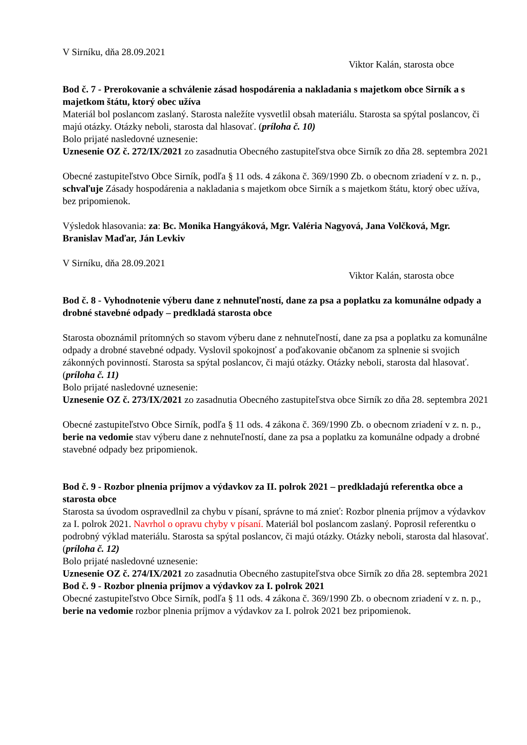V Sirníku, dňa 28.09.2021
Viktor Kalán, starosta obce
Bod č. 7 - Prerokovanie a schválenie zásad hospodárenia a nakladania s majetkom obce Sirník a s majetkom štátu, ktorý obec užíva
Materiál bol poslancom zaslaný. Starosta naležíte vysvetlil obsah materiálu. Starosta sa spýtal poslancov, či majú otázky. Otázky neboli, starosta dal hlasovať. (príloha č. 10)
Bolo prijaté nasledovné uznesenie:
Uznesenie OZ č. 272/IX/2021 zo zasadnutia Obecného zastupiteľstva obce Sirník zo dňa 28. septembra 2021
Obecné zastupiteľstvo Obce Sirník, podľa § 11 ods. 4 zákona č. 369/1990 Zb. o obecnom zriadení v z. n. p., schvaľuje Zásady hospodárenia a nakladania s majetkom obce Sirník a s majetkom štátu, ktorý obec užíva, bez pripomienok.
Výsledok hlasovania: za: Bc. Monika Hangyáková, Mgr. Valéria Nagyová, Jana Volčková, Mgr. Branislav Maďar, Ján Levkiv
V Sirníku, dňa 28.09.2021
Viktor Kalán, starosta obce
Bod č. 8 - Vyhodnotenie výberu dane z nehnuteľností, dane za psa a poplatku za komunálne odpady a drobné stavebné odpady – predkladá starosta obce
Starosta oboznámil prítomných so stavom výberu dane z nehnuteľností, dane za psa a poplatku za komunálne odpady a drobné stavebné odpady. Vyslovil spokojnosť a poďakovanie občanom za splnenie si svojich zákonných povinností. Starosta sa spýtal poslancov, či majú otázky. Otázky neboli, starosta dal hlasovať. (príloha č. 11)
Bolo prijaté nasledovné uznesenie:
Uznesenie OZ č. 273/IX/2021 zo zasadnutia Obecného zastupiteľstva obce Sirník zo dňa 28. septembra 2021
Obecné zastupiteľstvo Obce Sirník, podľa § 11 ods. 4 zákona č. 369/1990 Zb. o obecnom zriadení v z. n. p., berie na vedomie stav výberu dane z nehnuteľností, dane za psa a poplatku za komunálne odpady a drobné stavebné odpady bez pripomienok.
Bod č. 9 - Rozbor plnenia príjmov a výdavkov za II. polrok 2021 – predkladajú referentka obce a starosta obce
Starosta sa úvodom ospravedlnil za chybu v písaní, správne to má znieť: Rozbor plnenia príjmov a výdavkov za I. polrok 2021. Navrhol o opravu chyby v písaní. Materiál bol poslancom zaslaný. Poprosil referentku o podrobný výklad materiálu. Starosta sa spýtal poslancov, či majú otázky. Otázky neboli, starosta dal hlasovať. (príloha č. 12)
Bolo prijaté nasledovné uznesenie:
Uznesenie OZ č. 274/IX/2021 zo zasadnutia Obecného zastupiteľstva obce Sirník zo dňa 28. septembra 2021
Bod č. 9 - Rozbor plnenia príjmov a výdavkov za I. polrok 2021
Obecné zastupiteľstvo Obce Sirník, podľa § 11 ods. 4 zákona č. 369/1990 Zb. o obecnom zriadení v z. n. p., berie na vedomie rozbor plnenia príjmov a výdavkov za I. polrok 2021 bez pripomienok.